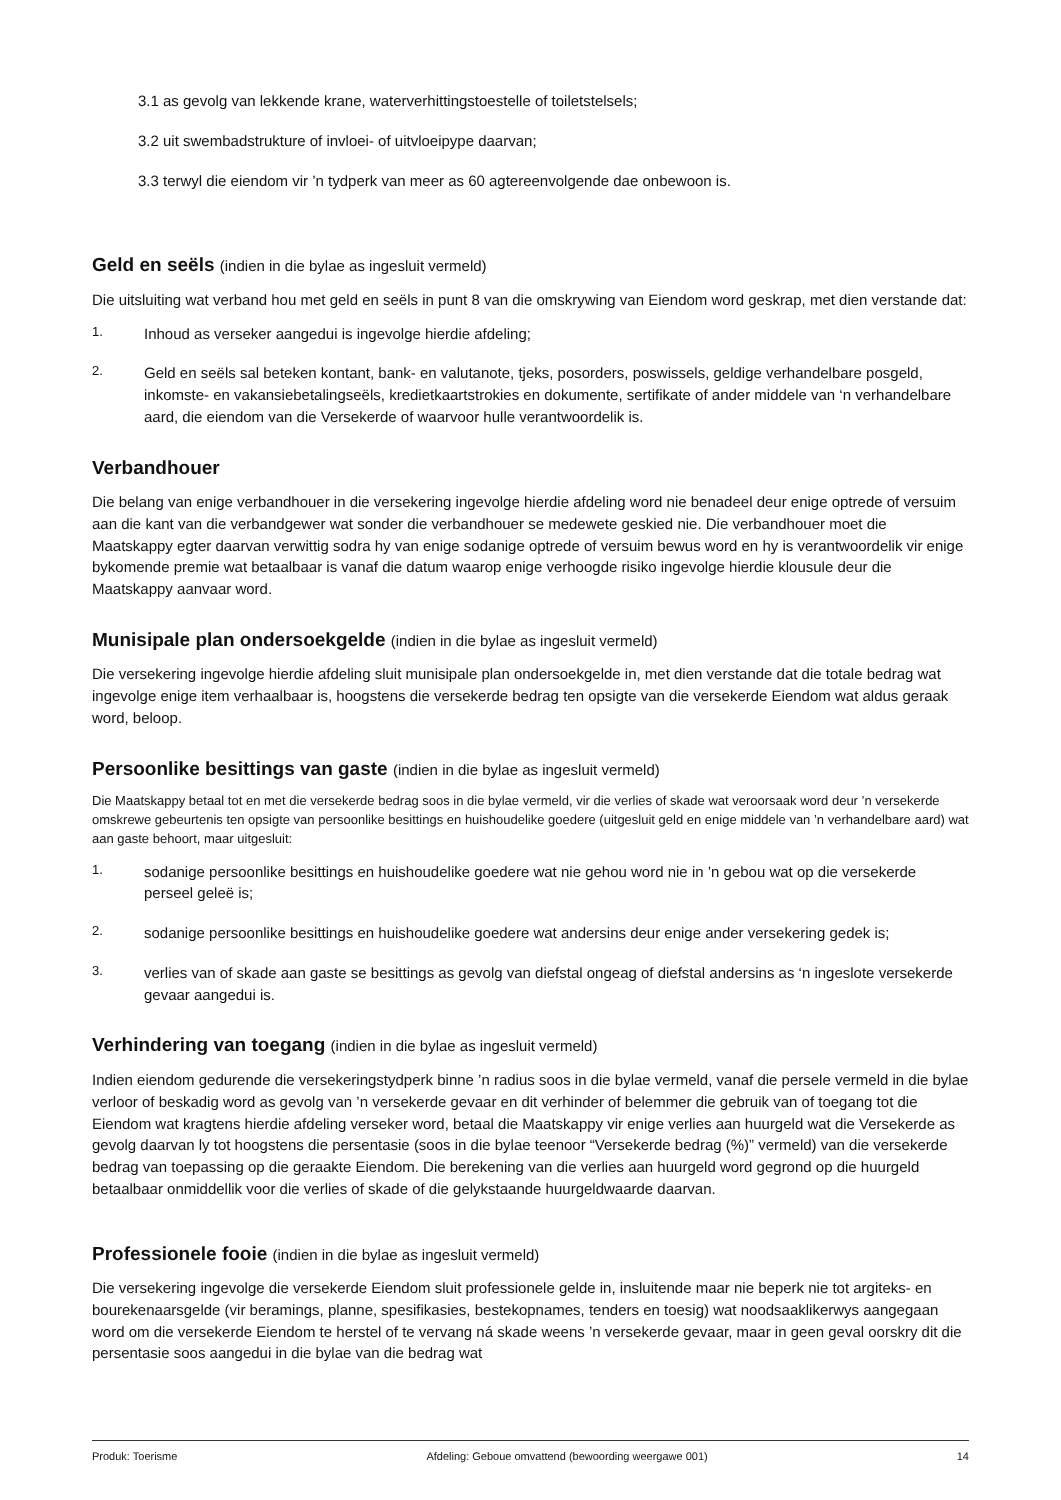3.1 as gevolg van lekkende krane, waterverhittingstoestelle of toiletstelsels;
3.2 uit swembadstrukture of invloei- of uitvloeipype daarvan;
3.3 terwyl die eiendom vir ’n tydperk van meer as 60 agtereenvolgende dae onbewoon is.
Geld en seëls (indien in die bylae as ingesluit vermeld)
Die uitsluiting wat verband hou met geld en seëls in punt 8 van die omskrywing van Eiendom word geskrap, met dien verstande dat:
1.
Inhoud as verseker aangedui is ingevolge hierdie afdeling;
2.
Geld en seëls sal beteken kontant, bank- en valutanote, tjeks, posorders, poswissels, geldige verhandelbare posgeld, inkomste- en vakansiebetalingseëls, kredietkaartstrokies en dokumente, sertifikate of ander middele van ‘n verhandelbare aard, die eiendom van die Versekerde of waarvoor hulle verantwoordelik is.
Verbandhouer
Die belang van enige verbandhouer in die versekering ingevolge hierdie afdeling word nie benadeel deur enige optrede of versuim aan die kant van die verbandgewer wat sonder die verbandhouer se medewete geskied nie. Die verbandhouer moet die Maatskappy egter daarvan verwittig sodra hy van enige sodanige optrede of versuim bewus word en hy is verantwoordelik vir enige bykomende premie wat betaalbaar is vanaf die datum waarop enige verhoogde risiko ingevolge hierdie klousule deur die Maatskappy aanvaar word.
Munisipale plan ondersoekgelde (indien in die bylae as ingesluit vermeld)
Die versekering ingevolge hierdie afdeling sluit munisipale plan ondersoekgelde in, met dien verstande dat die totale bedrag wat ingevolge enige item verhaalbaar is, hoogstens die versekerde bedrag ten opsigte van die versekerde Eiendom wat aldus geraak word, beloop.
Persoonlike besittings van gaste (indien in die bylae as ingesluit vermeld)
Die Maatskappy betaal tot en met die versekerde bedrag soos in die bylae vermeld, vir die verlies of skade wat veroorsaak word deur ’n versekerde omskrewe gebeurtenis ten opsigte van persoonlike besittings en huishoudelike goedere (uitgesluit geld en enige middele van ’n verhandelbare aard) wat aan gaste behoort, maar uitgesluit:
1.
sodanige persoonlike besittings en huishoudelike goedere wat nie gehou word nie in ’n gebou wat op die versekerde perseel geleë is;
2.
sodanige persoonlike besittings en huishoudelike goedere wat andersins deur enige ander versekering gedek is;
3.
verlies van of skade aan gaste se besittings as gevolg van diefstal ongeag of diefstal andersins as ‘n ingeslote versekerde gevaar aangedui is.
Verhindering van toegang (indien in die bylae as ingesluit vermeld)
Indien eiendom gedurende die versekeringstydperk binne ’n radius soos in die bylae vermeld, vanaf die persele vermeld in die bylae verloor of beskadig word as gevolg van ’n versekerde gevaar en dit verhinder of belemmer die gebruik van of toegang tot die Eiendom wat kragtens hierdie afdeling verseker word, betaal die Maatskappy vir enige verlies aan huurgeld wat die Versekerde as gevolg daarvan ly tot hoogstens die persentasie (soos in die bylae teenoor “Versekerde bedrag (%)” vermeld) van die versekerde bedrag van toepassing op die geraakte Eiendom. Die berekening van die verlies aan huurgeld word gegrond op die huurgeld betaalbaar onmiddellik voor die verlies of skade of die gelykstaande huurgeldwaarde daarvan.
Professionele fooie (indien in die bylae as ingesluit vermeld)
Die versekering ingevolge die versekerde Eiendom sluit professionele gelde in, insluitende maar nie beperk nie tot argiteks- en bourekenaarsgelde (vir beramings, planne, spesifikasies, bestekopnames, tenders en toesig) wat noodsaaklikerwys aangegaan word om die versekerde Eiendom te herstel of te vervang ná skade weens ’n versekerde gevaar, maar in geen geval oorskry dit die persentasie soos aangedui in die bylae van die bedrag wat
Produk: Toerisme Afdeling: Geboue omvattend (bewoording weergawe 001) 14